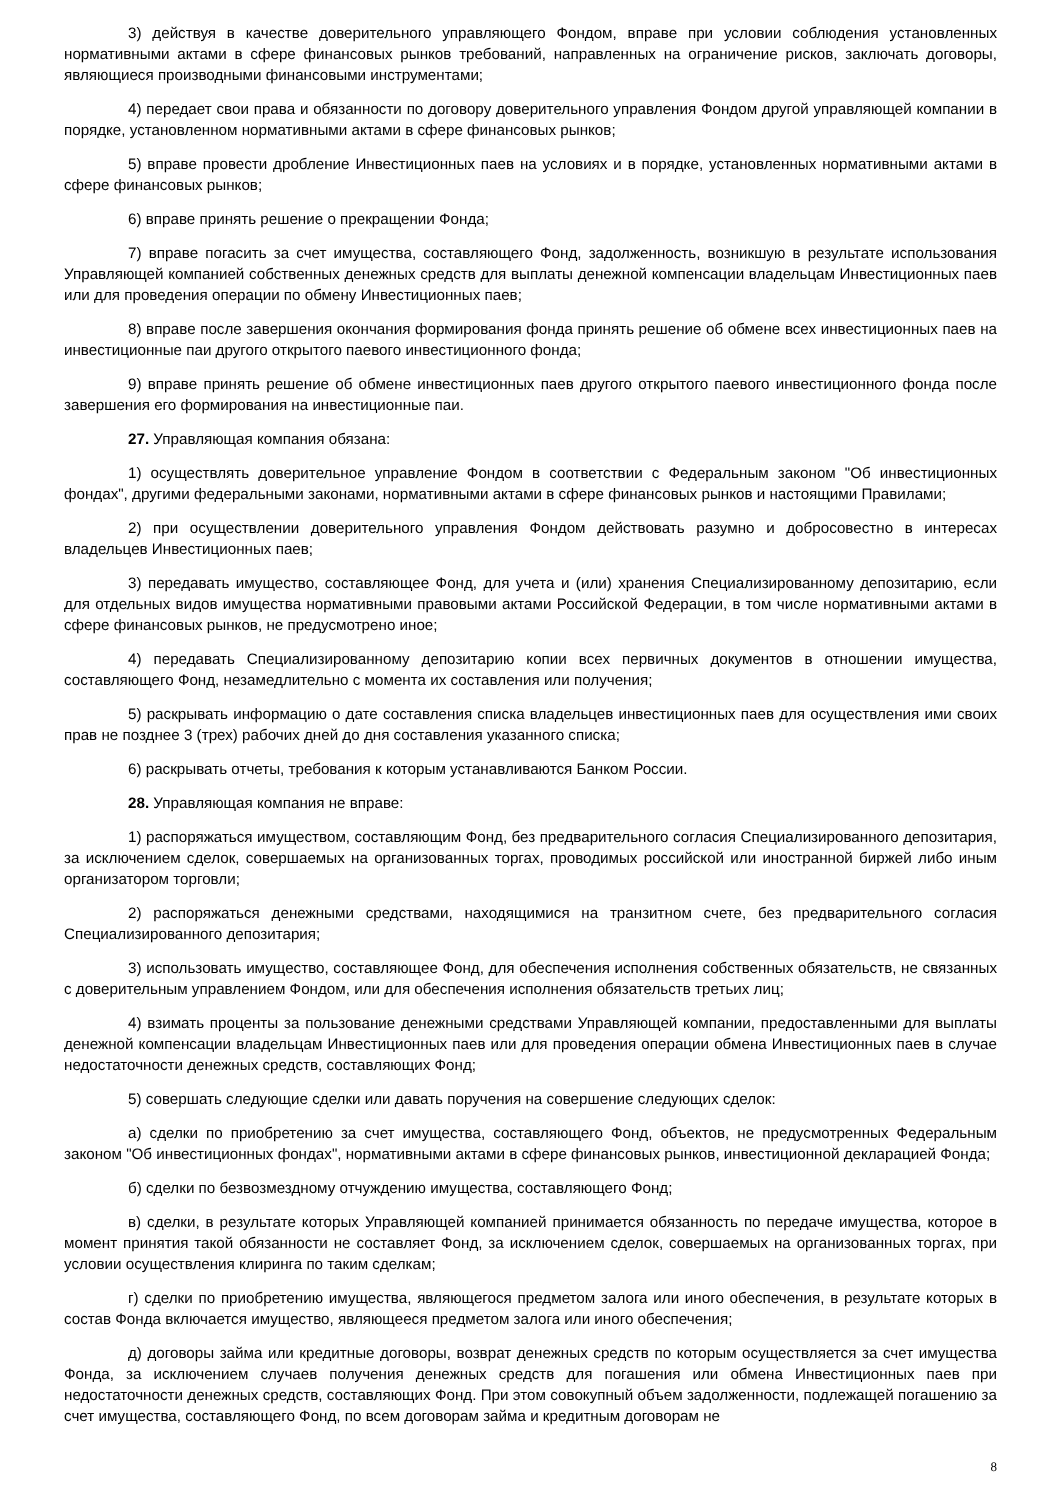3) действуя в качестве доверительного управляющего Фондом, вправе при условии соблюдения установленных нормативными актами в сфере финансовых рынков требований, направленных на ограничение рисков, заключать договоры, являющиеся производными финансовыми инструментами;
4) передает свои права и обязанности по договору доверительного управления Фондом другой управляющей компании в порядке, установленном нормативными актами в сфере финансовых рынков;
5) вправе провести дробление Инвестиционных паев на условиях и в порядке, установленных нормативными актами в сфере финансовых рынков;
6) вправе принять решение о прекращении Фонда;
7) вправе погасить за счет имущества, составляющего Фонд, задолженность, возникшую в результате использования Управляющей компанией собственных денежных средств для выплаты денежной компенсации владельцам Инвестиционных паев или для проведения операции по обмену Инвестиционных паев;
8) вправе после завершения окончания формирования фонда принять решение об обмене всех инвестиционных паев на инвестиционные паи другого открытого паевого инвестиционного фонда;
9) вправе принять решение об обмене инвестиционных паев другого открытого паевого инвестиционного фонда после завершения его формирования на инвестиционные паи.
27. Управляющая компания обязана:
1) осуществлять доверительное управление Фондом в соответствии с Федеральным законом "Об инвестиционных фондах", другими федеральными законами, нормативными актами в сфере финансовых рынков и настоящими Правилами;
2) при осуществлении доверительного управления Фондом действовать разумно и добросовестно в интересах владельцев Инвестиционных паев;
3) передавать имущество, составляющее Фонд, для учета и (или) хранения Специализированному депозитарию, если для отдельных видов имущества нормативными правовыми актами Российской Федерации, в том числе нормативными актами в сфере финансовых рынков, не предусмотрено иное;
4) передавать Специализированному депозитарию копии всех первичных документов в отношении имущества, составляющего Фонд, незамедлительно с момента их составления или получения;
5) раскрывать информацию о дате составления списка владельцев инвестиционных паев для осуществления ими своих прав не позднее 3 (трех) рабочих дней до дня составления указанного списка;
6) раскрывать отчеты, требования к которым устанавливаются Банком России.
28. Управляющая компания не вправе:
1) распоряжаться имуществом, составляющим Фонд, без предварительного согласия Специализированного депозитария, за исключением сделок, совершаемых на организованных торгах, проводимых российской или иностранной биржей либо иным организатором торговли;
2) распоряжаться денежными средствами, находящимися на транзитном счете, без предварительного согласия Специализированного депозитария;
3) использовать имущество, составляющее Фонд, для обеспечения исполнения собственных обязательств, не связанных с доверительным управлением Фондом, или для обеспечения исполнения обязательств третьих лиц;
4) взимать проценты за пользование денежными средствами Управляющей компании, предоставленными для выплаты денежной компенсации владельцам Инвестиционных паев или для проведения операции обмена Инвестиционных паев в случае недостаточности денежных средств, составляющих Фонд;
5) совершать следующие сделки или давать поручения на совершение следующих сделок:
а) сделки по приобретению за счет имущества, составляющего Фонд, объектов, не предусмотренных Федеральным законом "Об инвестиционных фондах", нормативными актами в сфере финансовых рынков, инвестиционной декларацией Фонда;
б) сделки по безвозмездному отчуждению имущества, составляющего Фонд;
в) сделки, в результате которых Управляющей компанией принимается обязанность по передаче имущества, которое в момент принятия такой обязанности не составляет Фонд, за исключением сделок, совершаемых на организованных торгах, при условии осуществления клиринга по таким сделкам;
г) сделки по приобретению имущества, являющегося предметом залога или иного обеспечения, в результате которых в состав Фонда включается имущество, являющееся предметом залога или иного обеспечения;
д) договоры займа или кредитные договоры, возврат денежных средств по которым осуществляется за счет имущества Фонда, за исключением случаев получения денежных средств для погашения или обмена Инвестиционных паев при недостаточности денежных средств, составляющих Фонд. При этом совокупный объем задолженности, подлежащей погашению за счет имущества, составляющего Фонд, по всем договорам займа и кредитным договорам не
8